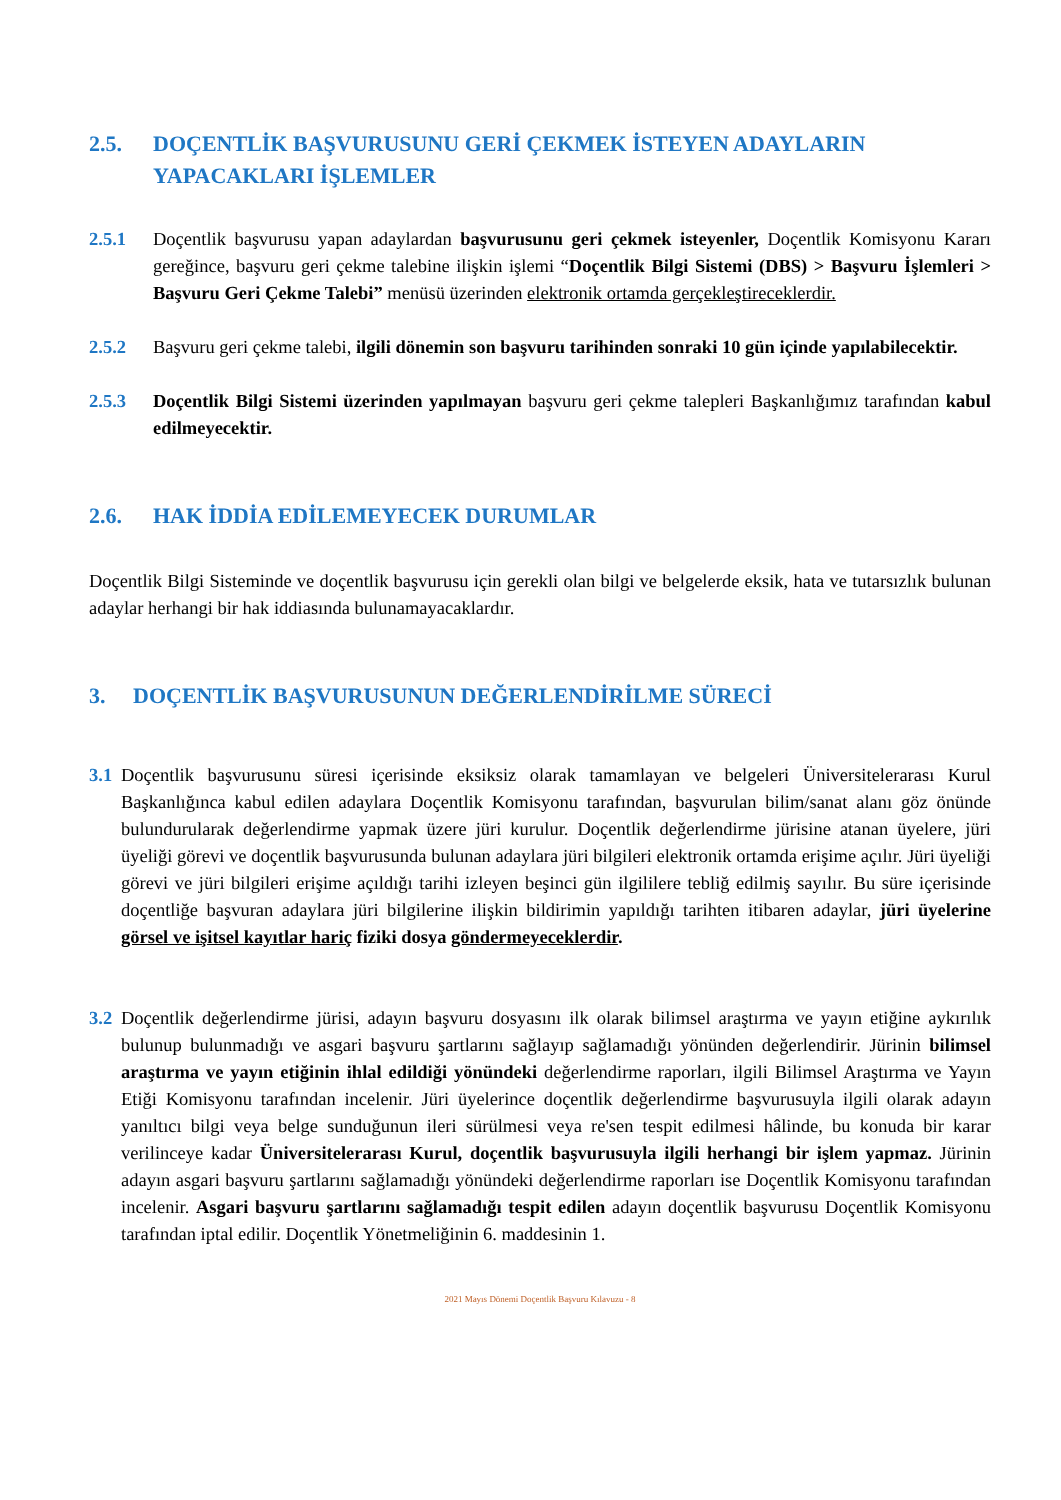2.5. DOÇENTLİK BAŞVURUSUNU GERİ ÇEKMEK İSTEYEN ADAYLARIN YAPACAKLARI İŞLEMLER
2.5.1 Doçentlik başvurusu yapan adaylardan başvurusunu geri çekmek isteyenler, Doçentlik Komisyonu Kararı gereğince, başvuru geri çekme talebine ilişkin işlemi “Doçentlik Bilgi Sistemi (DBS) > Başvuru İşlemleri > Başvuru Geri Çekme Talebi” menüsü üzerinden elektronik ortamda gerçekleştireceklerdir.
2.5.2 Başvuru geri çekme talebi, ilgili dönemin son başvuru tarihinden sonraki 10 gün içinde yapılabilecektir.
2.5.3 Doçentlik Bilgi Sistemi üzerinden yapılmayan başvuru geri çekme talepleri Başkanlığımız tarafından kabul edilmeyecektir.
2.6. HAK İDDİA EDİLEMEYECEK DURUMLAR
Doçentlik Bilgi Sisteminde ve doçentlik başvurusu için gerekli olan bilgi ve belgelerde eksik, hata ve tutarsızlık bulunan adaylar herhangi bir hak iddiasında bulunamayacaklardır.
3. DOÇENTLİK BAŞVURUSUNUN DEĞERLENDİRİLME SÜRECİ
3.1
Doçentlik başvurusunu süresi içerisinde eksiksiz olarak tamamlayan ve belgeleri Üniversitelerarası Kurul Başkanlığınca kabul edilen adaylara Doçentlik Komisyonu tarafından, başvurulan bilim/sanat alanı göz önünde bulundurularak değerlendirme yapmak üzere jüri kurulur. Doçentlik değerlendirme jürisine atanan üyelere, jüri üyeliği görevi ve doçentlik başvurusunda bulunan adaylara jüri bilgileri elektronik ortamda erişime açılır. Jüri üyeliği görevi ve jüri bilgileri erişime açıldığı tarihi izleyen beşinci gün ilgililere tebliğ edilmiş sayılır. Bu süre içerisinde doçentliğe başvuran adaylara jüri bilgilerine ilişkin bildirimin yapıldığı tarihten itibaren adaylar, jüri üyelerine görsel ve işitsel kayıtlar hariç fiziki dosya göndermeyeceklerdir.
3.2
Doçentlik değerlendirme jürisi, adayın başvuru dosyasını ilk olarak bilimsel araştırma ve yayın etiğine aykırılık bulunup bulunmadığı ve asgari başvuru şartlarını sağlayıp sağlamadığı yönünden değerlendirir. Jürinin bilimsel araştırma ve yayın etiğinin ihlal edildiği yönündeki değerlendirme raporları, ilgili Bilimsel Araştırma ve Yayın Etiği Komisyonu tarafından incelenir. Jüri üyelerince doçentlik değerlendirme başvurusuyla ilgili olarak adayın yanıltıcı bilgi veya belge sunduğunun ileri sürülmesi veya re'sen tespit edilmesi hâlinde, bu konuda bir karar verilinceye kadar Üniversitelerarası Kurul, doçentlik başvurusuyla ilgili herhangi bir işlem yapmaz. Jürinin adayın asgari başvuru şartlarını sağlamadığı yönündeki değerlendirme raporları ise Doçentlik Komisyonu tarafından incelenir. Asgari başvuru şartlarını sağlamadığı tespit edilen adayın doçentlik başvurusu Doçentlik Komisyonu tarafından iptal edilir. Doçentlik Yönetmeliğinin 6. maddesinin 1.
2021 Mayıs Dönemi Doçentlik Başvuru Kılavuzu - 8